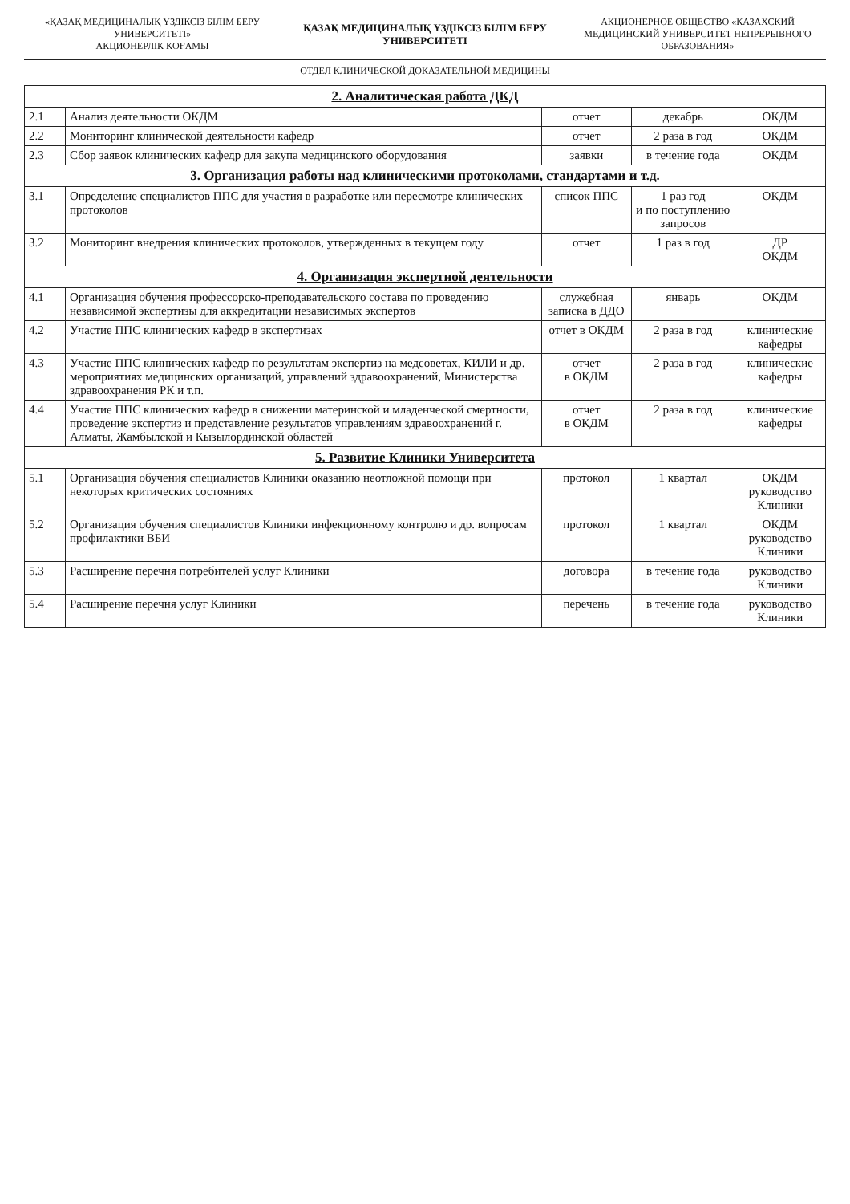«ҚАЗАҚ МЕДИЦИНАЛЫҚ ҮЗДІКСІЗ БІЛІМ БЕРУ УНИВЕРСИТЕТІ»
АКЦИОНЕРЛІК ҚОҒАМЫ
ҚАЗАҚ МЕДИЦИНАЛЫҚ ҮЗДІКСІЗ БІЛІМ БЕРУ УНИВЕРСИТЕТІ
АКЦИОНЕРНОЕ ОБЩЕСТВО «КАЗАХСКИЙ МЕДИЦИНСКИЙ УНИВЕРСИТЕТ НЕПРЕРЫВНОГО ОБРАЗОВАНИЯ»
ОТДЕЛ КЛИНИЧЕСКОЙ ДОКАЗАТЕЛЬНОЙ МЕДИЦИНЫ
| 2. Аналитическая работа ДКД | | | | |
| 2.1 | Анализ деятельности ОКДМ | отчет | декабрь | ОКДМ |
| 2.2 | Мониторинг клинической деятельности кафедр | отчет | 2 раза в год | ОКДМ |
| 2.3 | Сбор заявок клинических кафедр для закупа медицинского оборудования | заявки | в течение года | ОКДМ |
| 3. Организация работы над клиническими протоколами, стандартами и т.д. | | | | |
| 3.1 | Определение специалистов ППС для участия в разработке или пересмотре клинических протоколов | список ППС | 1 раз год и по поступлению запросов | ОКДМ |
| 3.2 | Мониторинг внедрения клинических протоколов, утвержденных в текущем году | отчет | 1 раз в год | ДР ОКДМ |
| 4. Организация экспертной деятельности | | | | |
| 4.1 | Организация обучения профессорско-преподавательского состава по проведению независимой экспертизы для аккредитации независимых экспертов | служебная записка в ДДО | январь | ОКДМ |
| 4.2 | Участие ППС клинических кафедр в экспертизах | отчет в ОКДМ | 2 раза в год | клинические кафедры |
| 4.3 | Участие ППС клинических кафедр по результатам экспертиз на медсоветах, КИЛИ и др. мероприятиях медицинских организаций, управлений здравоохранений, Министерства здравоохранения РК и т.п. | отчет в ОКДМ | 2 раза в год | клинические кафедры |
| 4.4 | Участие ППС клинических кафедр в снижении материнской и младенческой смертности, проведение экспертиз и представление результатов управлениям здравоохранений г. Алматы, Жамбылской и Кызылординской областей | отчет в ОКДМ | 2 раза в год | клинические кафедры |
| 5. Развитие Клиники Университета | | | | |
| 5.1 | Организация обучения специалистов Клиники оказанию неотложной помощи при некоторых критических состояниях | протокол | 1 квартал | ОКДМ руководство Клиники |
| 5.2 | Организация обучения специалистов Клиники инфекционному контролю и др. вопросам профилактики ВБИ | протокол | 1 квартал | ОКДМ руководство Клиники |
| 5.3 | Расширение перечня потребителей услуг Клиники | договора | в течение года | руководство Клиники |
| 5.4 | Расширение перечня услуг Клиники | перечень | в течение года | руководство Клиники |